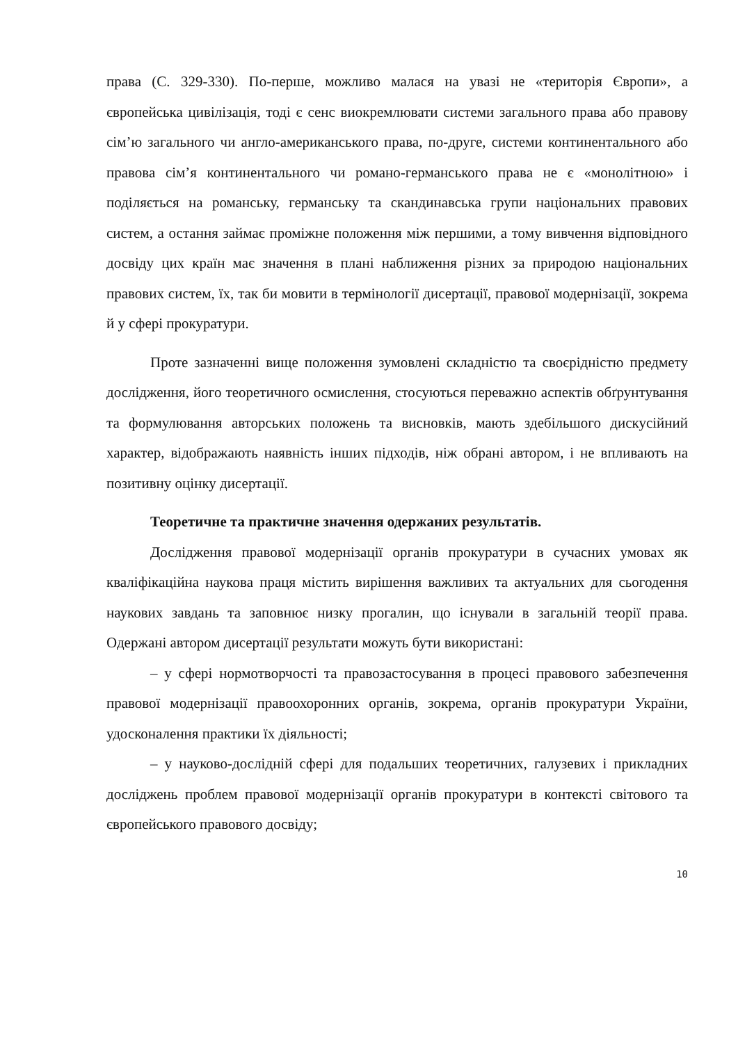права (С. 329-330). По-перше, можливо малася на увазі не «територія Європи», а європейська цивілізація, тоді є сенс виокремлювати системи загального права або правову сім’ю загального чи англо-американського права, по-друге, системи континентального або правова сім’я континентального чи романо-германського права не є «монолітною» і поділяється на романську, германську та скандинавська групи національних правових систем, а остання займає проміжне положення між першими, а тому вивчення відповідного досвіду цих країн має значення в плані наближення різних за природою національних правових систем, їх, так би мовити в термінології дисертації, правової модернізації, зокрема й у сфері прокуратури.
Проте зазначенні вище положення зумовлені складністю та своєрідністю предмету дослідження, його теоретичного осмислення, стосуються переважно аспектів обґрунтування та формулювання авторських положень та висновків, мають здебільшого дискусійний характер, відображають наявність інших підходів, ніж обрані автором, і не впливають на позитивну оцінку дисертації.
Теоретичне та практичне значення одержаних результатів.
Дослідження правової модернізації органів прокуратури в сучасних умовах як кваліфікаційна наукова праця містить вирішення важливих та актуальних для сьогодення наукових завдань та заповнює низку прогалин, що існували в загальній теорії права. Одержані автором дисертації результати можуть бути використані:
– у сфері нормотворчості та правозастосування в процесі правового забезпечення правової модернізації правоохоронних органів, зокрема, органів прокуратури України, удосконалення практики їх діяльності;
– у науково-дослідній сфері для подальших теоретичних, галузевих і прикладних досліджень проблем правової модернізації органів прокуратури в контексті світового та європейського правового досвіду;
10